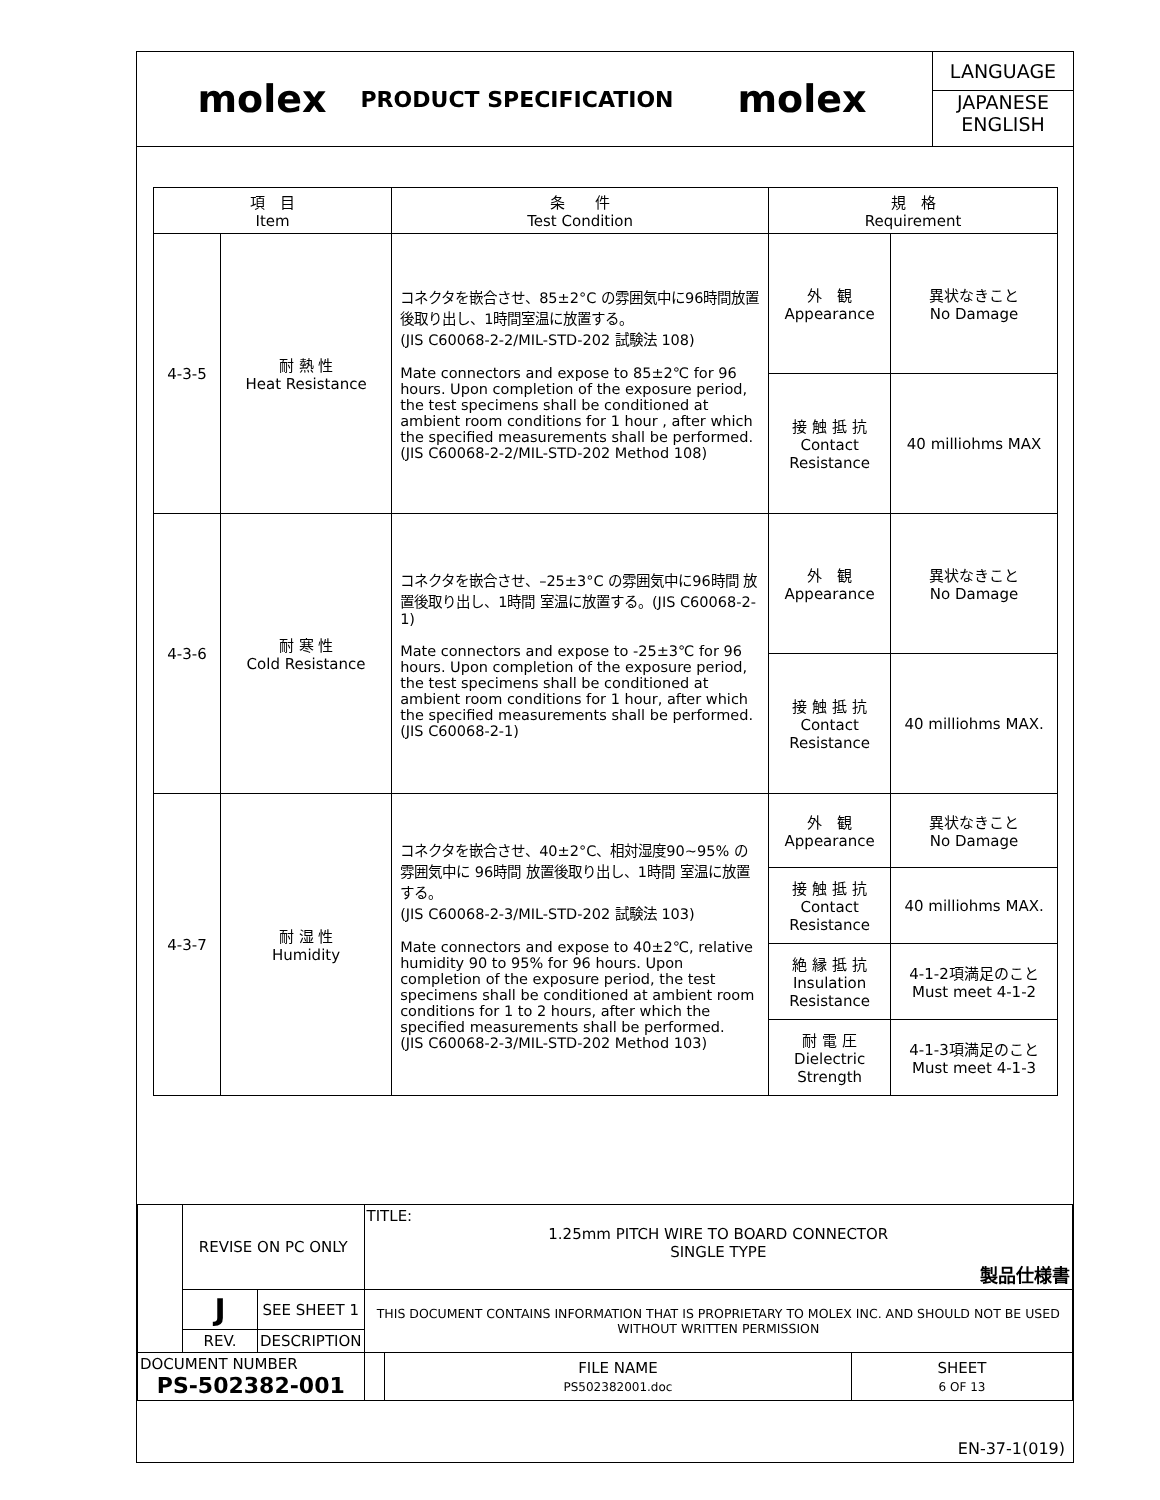molex
PRODUCT SPECIFICATION
molex
LANGUAGE
JAPANESE
ENGLISH
| 項 目 Item | | 条 件 Test Condition | 規 格 Requirement | |
| --- | --- | --- | --- | --- |
| 4-3-5 | 耐 熱 性 Heat Resistance | コネクタを嵌合させ、85±2°C の雰囲気中に96時間放置後取り出し、1時間室温に放置する。 (JIS C60068-2-2/MIL-STD-202 試験法 108) Mate connectors and expose to 85±2℃ for 96 hours. Upon completion of the exposure period, the test specimens shall be conditioned at ambient room conditions for 1 hour , after which the specified measurements shall be performed. (JIS C60068-2-2/MIL-STD-202 Method 108) | 外 観 Appearance | 異状なきこと No Damage |
| | | | 接 触 抵 抗 Contact Resistance | 40 milliohms MAX |
| 4-3-6 | 耐 寒 性 Cold Resistance | コネクタを嵌合させ、–25±3°C の雰囲気中に96時間 放置後取り出し、1時間 室温に放置する。(JIS C60068-2-1) Mate connectors and expose to -25±3℃ for 96 hours. Upon completion of the exposure period, the test specimens shall be conditioned at ambient room conditions for 1 hour, after which the specified measurements shall be performed. (JIS C60068-2-1) | 外 観 Appearance | 異状なきこと No Damage |
| | | | 接 触 抵 抗 Contact Resistance | 40 milliohms MAX. |
| 4-3-7 | 耐 湿 性 Humidity | コネクタを嵌合させ、40±2°C、相対湿度90~95% の雰囲気中に 96時間 放置後取り出し、1時間 室温に放置する。 (JIS C60068-2-3/MIL-STD-202 試験法 103) Mate connectors and expose to 40±2℃, relative humidity 90 to 95% for 96 hours. Upon completion of the exposure period, the test specimens shall be conditioned at ambient room conditions for 1 to 2 hours, after which the specified measurements shall be performed. (JIS C60068-2-3/MIL-STD-202 Method 103) | 外 観 Appearance | 異状なきこと No Damage |
| | | | 接 触 抵 抗 Contact Resistance | 40 milliohms MAX. |
| | | | 絶 縁 抵 抗 Insulation Resistance | 4-1-2項満足のこと Must meet 4-1-2 |
| | | | 耐 電 圧 Dielectric Strength | 4-1-3項満足のこと Must meet 4-1-3 |
| | REVISE ON PC ONLY | | TITLE: 1.25mm PITCH WIRE TO BOARD CONNECTOR SINGLE TYPE 製品仕様書 | | |
| | J | SEE SHEET 1 | THIS DOCUMENT CONTAINS INFORMATION THAT IS PROPRIETARY TO MOLEX INC. AND SHOULD NOT BE USED WITHOUT WRITTEN PERMISSION | | |
| | REV. | DESCRIPTION | | | |
| DOCUMENT NUMBER PS-502382-001 | | | | FILE NAME PS502382001.doc | SHEET 6 OF 13 |
EN-37-1(019)